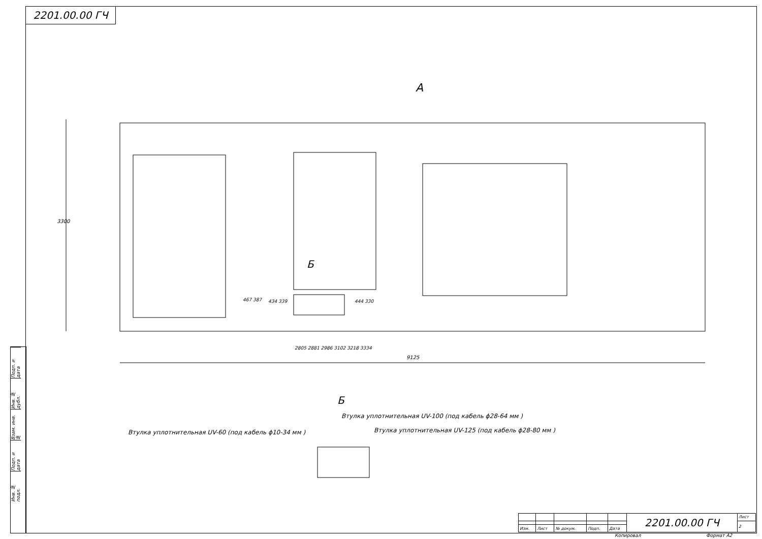2201.00.00 ГЧ
А
3300
Б
467 387 434 339 444 330
2805 2881 2986 3102 3218 3334
9125
Б
Втулка уплотнительная UV-100 (под кабель ϕ28-64 мм )
Втулка уплотнительная UV-125 (под кабель ϕ28-80 мм )
Втулка уплотнительная UV-60 (под кабель ϕ10-34 мм )
Подп. и дата
Инв. № дубл.
Взам. инв. №
Подп. и дата
Инв. № подл.
| | | | | | 2201.00.00 ГЧ | Лист |
| | | | | | | 2 |
| Изм. | Лист | № докум. | Подп. | Дата | | |
Копировал Формат A2